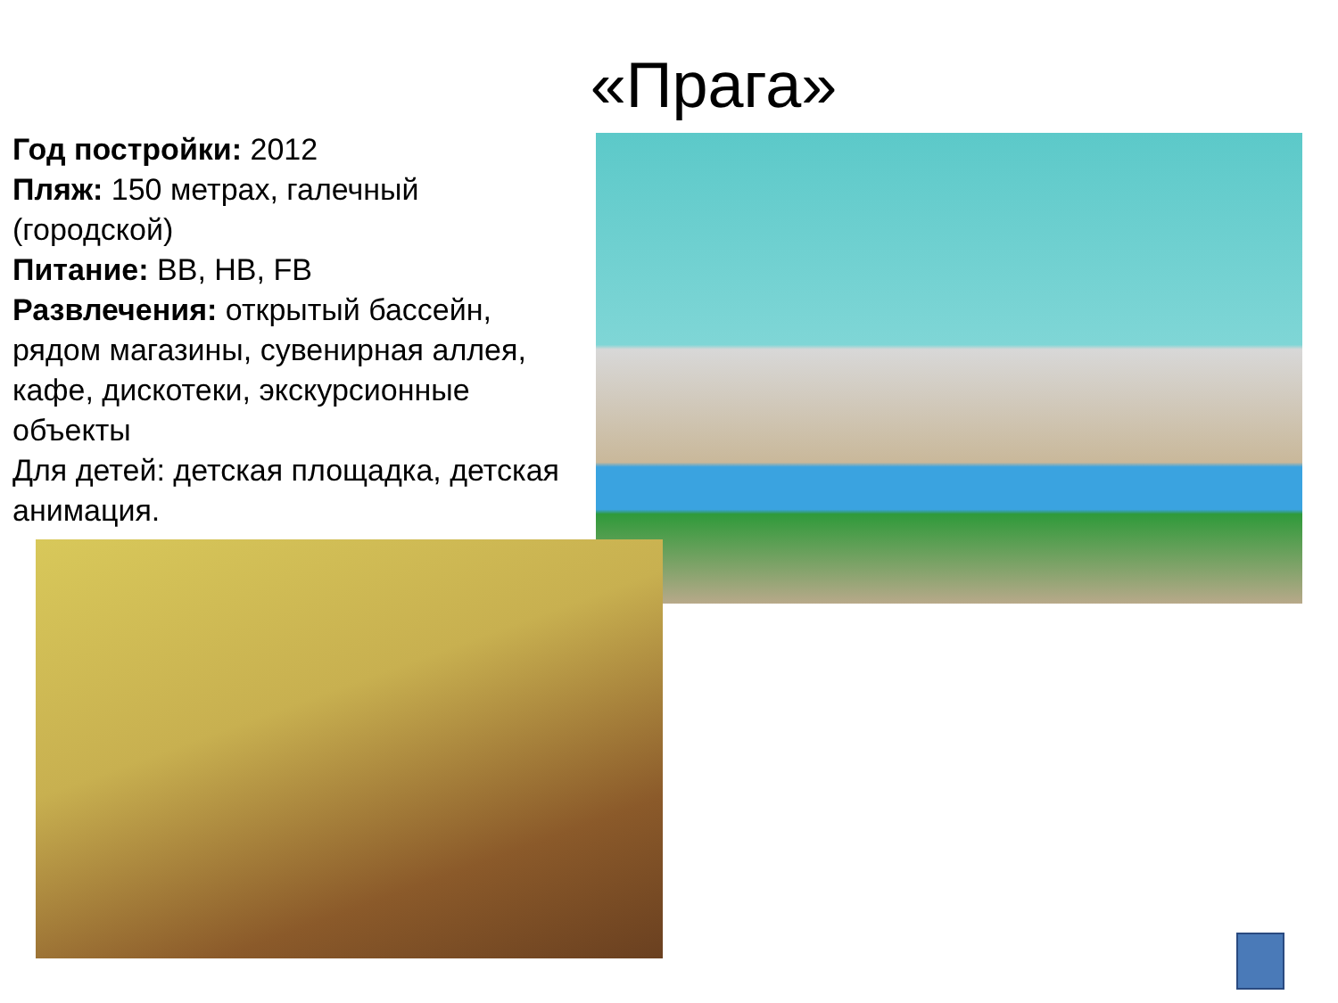«Прага»
Год постройки: 2012
Пляж: 150 метрах, галечный (городской)
Питание: BB, HB, FB
Развлечения: открытый бассейн, рядом магазины, сувенирная аллея, кафе, дискотеки, экскурсионные объекты
Для детей: детская площадка, детская анимация.